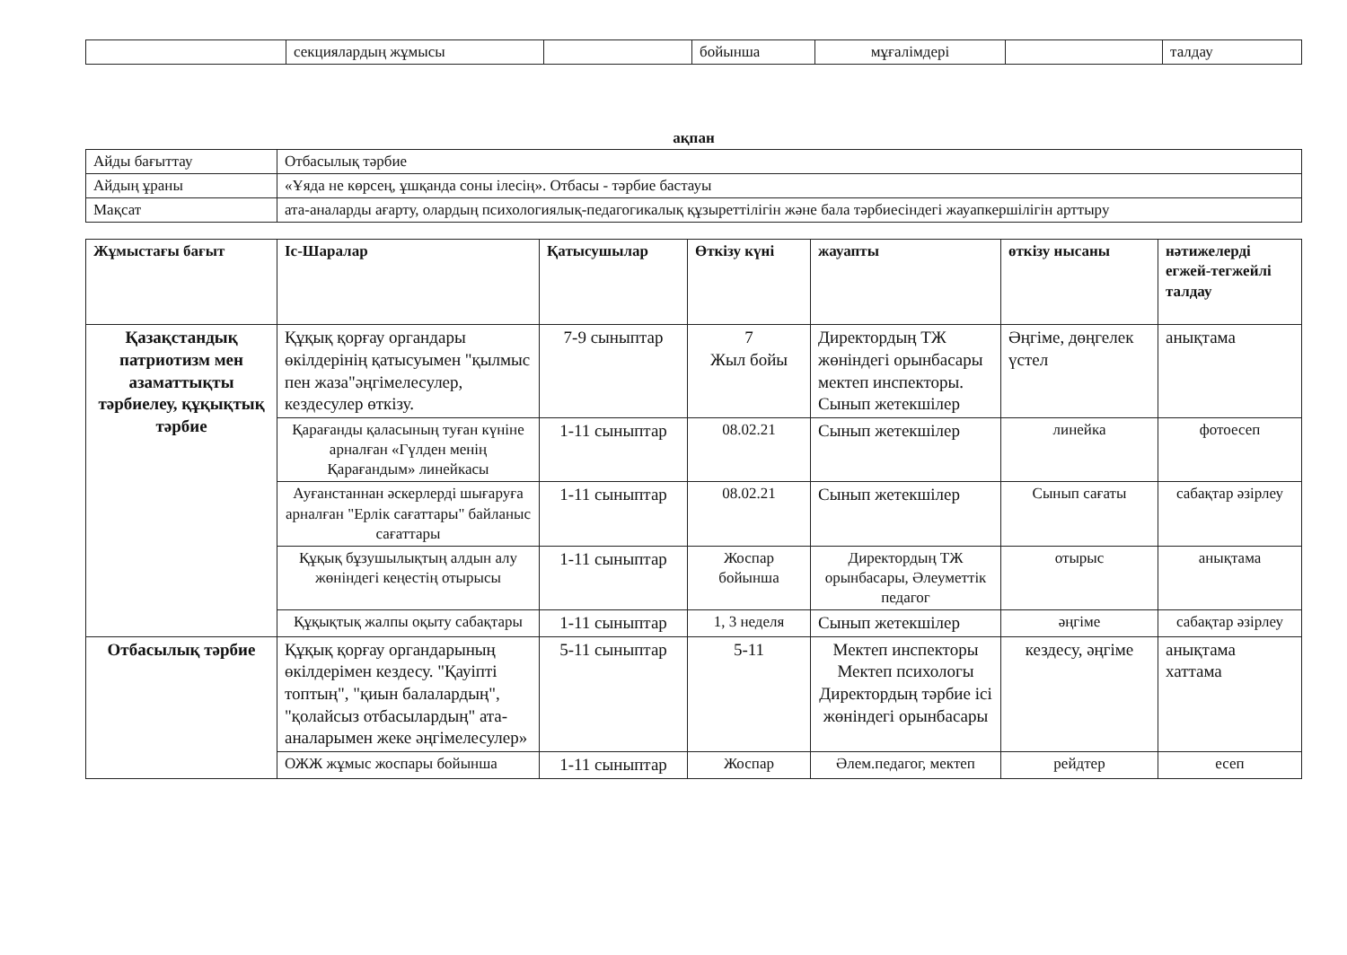| | секциялардың жұмысы | | бойынша | мұғалімдері | | талдау |
ақпан
| Айды бағыттау | Отбасылық тәрбие |
| Айдың ұраны | «Ұяда не көрсең, ұшқанда соны ілесің». Отбасы - тәрбие бастауы |
| Мақсат | ата-аналарды ағарту, олардың психологиялық-педагогикалық құзыреттілігін және бала тәрбиесіндегі жауапкершілігін арттыру |
| Жұмыстағы бағыт | Іс-Шаралар | Қатысушылар | Өткізу күні | жауапты | өткізу нысаны | нәтижелерді егжей-тегжейлі талдау |
| --- | --- | --- | --- | --- | --- | --- |
| Қазақстандық патриотизм мен азаматтықты тәрбиелеу, құқықтық тәрбие | Құқық қорғау органдары өкілдерінің қатысуымен "қылмыс пен жаза"әңгімелесулер, кездесулер өткізу. | 7-9 сыныптар | 7 Жыл бойы | Директордың ТЖ жөніндегі орынбасары мектеп инспекторы. Сынып жетекшілер | Әңгіме, дөңгелек үстел | анықтама |
| | Қарағанды қаласының туған күніне арналған «Гүлден менің Қарағандым» линейкасы | 1-11 сыныптар | 08.02.21 | Сынып жетекшілер | линейка | фотоесеп |
| | Ауғанстаннан әскерлерді шығаруға арналған "Ерлік сағаттары" байланыс сағаттары | 1-11 сыныптар | 08.02.21 | Сынып жетекшілер | Сынып сағаты | сабақтар әзірлеу |
| | Құқық бұзушылықтың алдын алу жөніндегі кеңестің отырысы | 1-11 сыныптар | Жоспар бойынша | Директордың ТЖ орынбасары, Әлеуметтік педагог | отырыс | анықтама |
| | Құқықтық жалпы оқыту сабақтары | 1-11 сыныптар | 1, 3 неделя | Сынып жетекшілер | әңгіме | сабақтар әзірлеу |
| Отбасылық тәрбие | Құқық қорғау органдарының өкілдерімен кездесу. "Қауіпті топтың", "қиын балалардың", "қолайсыз отбасылардың" ата-аналарымен жеке әңгімелесулер» | 5-11 сыныптар | 5-11 | Мектеп инспекторы Мектеп психологы Директордың тәрбие ісі жөніндегі орынбасары | кездесу, әңгіме | анықтама хаттама |
| | ОЖЖ жұмыс жоспары бойынша | 1-11 сыныптар | Жоспар | Әлем.педагог, мектеп | рейдтер | есеп |